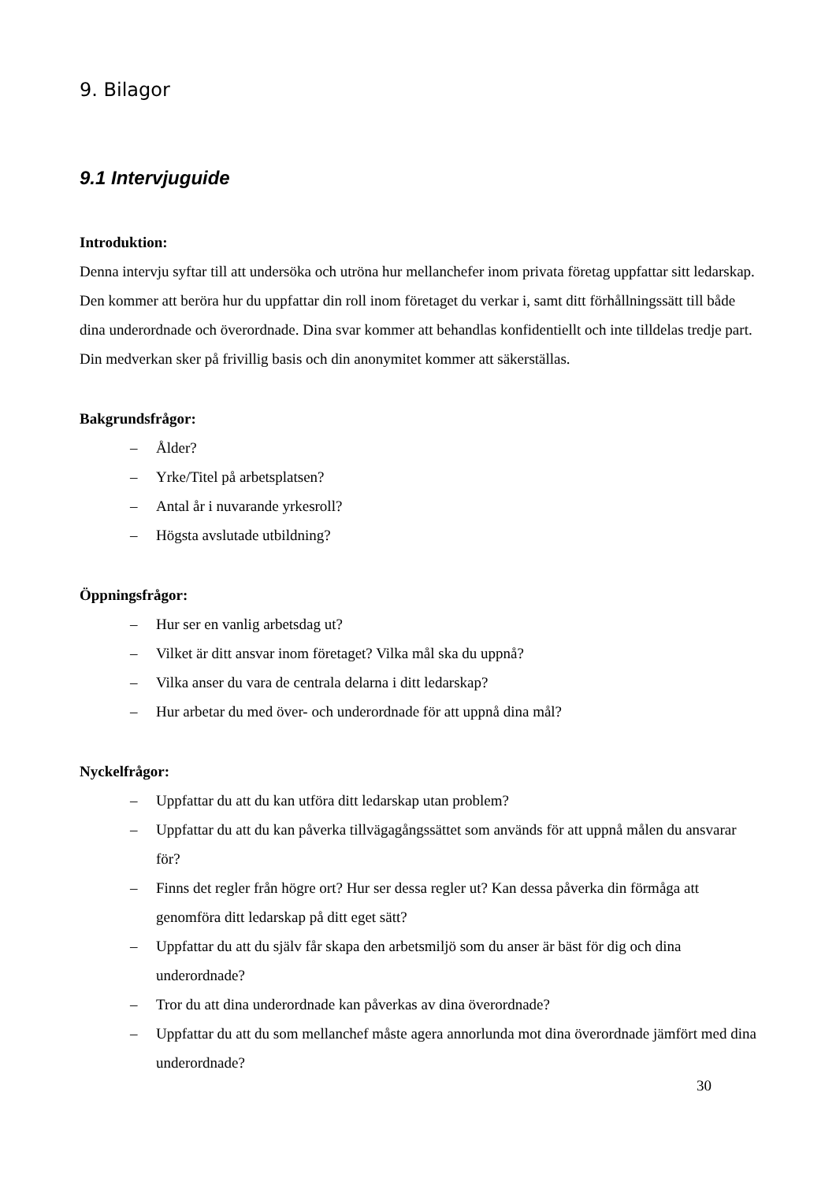9. Bilagor
9.1 Intervjuguide
Introduktion:
Denna intervju syftar till att undersöka och utröna hur mellanchefer inom privata företag uppfattar sitt ledarskap. Den kommer att beröra hur du uppfattar din roll inom företaget du verkar i, samt ditt förhållningssätt till både dina underordnade och överordnade. Dina svar kommer att behandlas konfidentiellt och inte tilldelas tredje part. Din medverkan sker på frivillig basis och din anonymitet kommer att säkerställas.
Bakgrundsfrågor:
– Ålder?
– Yrke/Titel på arbetsplatsen?
– Antal år i nuvarande yrkesroll?
– Högsta avslutade utbildning?
Öppningsfrågor:
– Hur ser en vanlig arbetsdag ut?
– Vilket är ditt ansvar inom företaget? Vilka mål ska du uppnå?
– Vilka anser du vara de centrala delarna i ditt ledarskap?
– Hur arbetar du med över- och underordnade för att uppnå dina mål?
Nyckelfrågor:
– Uppfattar du att du kan utföra ditt ledarskap utan problem?
– Uppfattar du att du kan påverka tillvägagångssättet som används för att uppnå målen du ansvarar för?
– Finns det regler från högre ort? Hur ser dessa regler ut? Kan dessa påverka din förmåga att genomföra ditt ledarskap på ditt eget sätt?
– Uppfattar du att du själv får skapa den arbetsmiljö som du anser är bäst för dig och dina underordnade?
– Tror du att dina underordnade kan påverkas av dina överordnade?
– Uppfattar du att du som mellanchef måste agera annorlunda mot dina överordnade jämfört med dina underordnade?
30